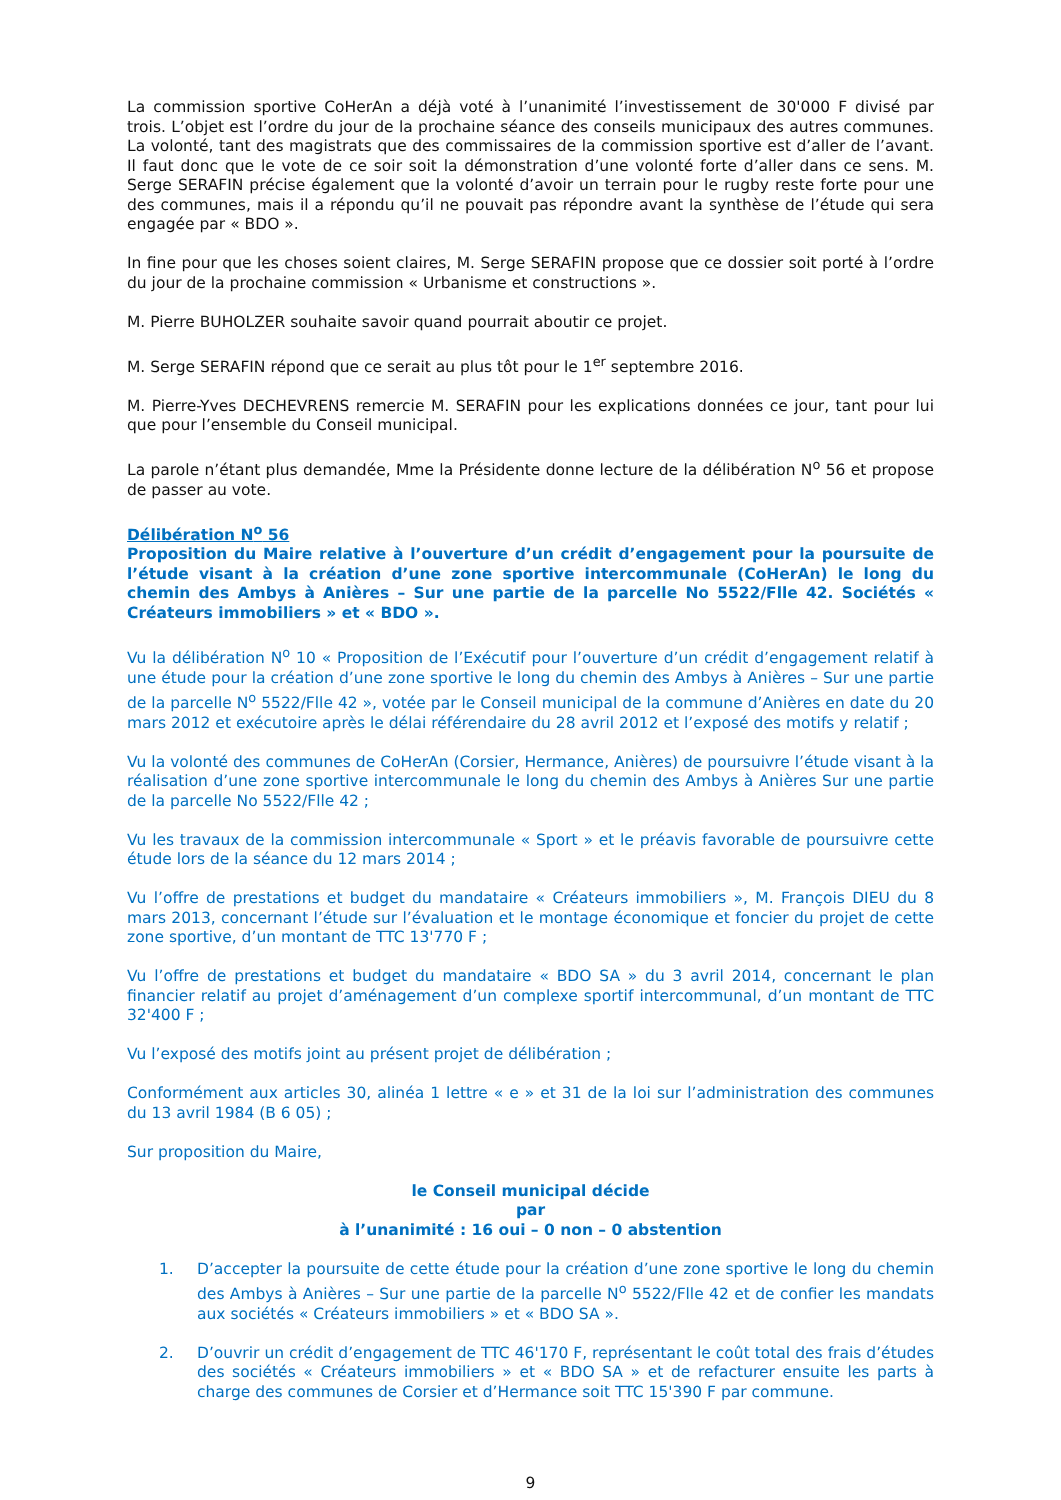La commission sportive CoHerAn a déjà voté à l’unanimité l’investissement de 30'000 F divisé par trois. L’objet est l’ordre du jour de la prochaine séance des conseils municipaux des autres communes. La volonté, tant des magistrats que des commissaires de la commission sportive est d’aller de l’avant. Il faut donc que le vote de ce soir soit la démonstration d’une volonté forte d’aller dans ce sens. M. Serge SERAFIN précise également que la volonté d’avoir un terrain pour le rugby reste forte pour une des communes, mais il a répondu qu’il ne pouvait pas répondre avant la synthèse de l’étude qui sera engagée par « BDO ».
In fine pour que les choses soient claires, M. Serge SERAFIN propose que ce dossier soit porté à l’ordre du jour de la prochaine commission « Urbanisme et constructions ».
M. Pierre BUHOLZER souhaite savoir quand pourrait aboutir ce projet.
M. Serge SERAFIN répond que ce serait au plus tôt pour le 1<sup>er</sup> septembre 2016.
M. Pierre-Yves DECHEVRENS remercie M. SERAFIN pour les explications données ce jour, tant pour lui que pour l’ensemble du Conseil municipal.
La parole n’étant plus demandée, Mme la Présidente donne lecture de la délibération N<sup>o</sup> 56 et propose de passer au vote.
Délibération N<sup>o</sup> 56
Proposition du Maire relative à l’ouverture d’un crédit d’engagement pour la poursuite de l’étude visant à la création d’une zone sportive intercommunale (CoHerAn) le long du chemin des Ambys à Anières – Sur une partie de la parcelle No 5522/Flle 42. Sociétés « Créateurs immobiliers » et « BDO ».
Vu la délibération N<sup>o</sup> 10 « Proposition de l’Exécutif pour l’ouverture d’un crédit d’engagement relatif à une étude pour la création d’une zone sportive le long du chemin des Ambys à Anières – Sur une partie de la parcelle N<sup>o</sup> 5522/Flle 42 », votée par le Conseil municipal de la commune d’Anières en date du 20 mars 2012 et exécutoire après le délai référendaire du 28 avril 2012 et l’exposé des motifs y relatif ;
Vu la volonté des communes de CoHerAn (Corsier, Hermance, Anières) de poursuivre l’étude visant à la réalisation d’une zone sportive intercommunale le long du chemin des Ambys à Anières Sur une partie de la parcelle No 5522/Flle 42 ;
Vu les travaux de la commission intercommunale « Sport » et le préavis favorable de poursuivre cette étude lors de la séance du 12 mars 2014 ;
Vu l’offre de prestations et budget du mandataire « Créateurs immobiliers », M. François DIEU du 8 mars 2013, concernant l’étude sur l’évaluation et le montage économique et foncier du projet de cette zone sportive, d’un montant de TTC 13'770 F ;
Vu l’offre de prestations et budget du mandataire « BDO SA » du 3 avril 2014, concernant le plan financier relatif au projet d’aménagement d’un complexe sportif intercommunal, d’un montant de TTC 32'400 F ;
Vu l’exposé des motifs joint au présent projet de délibération ;
Conformément aux articles 30, alinéa 1 lettre « e » et 31 de la loi sur l’administration des communes du 13 avril 1984 (B 6 05) ;
Sur proposition du Maire,
le Conseil municipal décide
par
à l’unanimité : 16 oui – 0 non – 0 abstention
1. D’accepter la poursuite de cette étude pour la création d’une zone sportive le long du chemin des Ambys à Anières – Sur une partie de la parcelle N<sup>o</sup> 5522/Flle 42 et de confier les mandats aux sociétés « Créateurs immobiliers » et « BDO SA ».
2. D’ouvrir un crédit d’engagement de TTC 46'170 F, représentant le coût total des frais d’études des sociétés « Créateurs immobiliers » et « BDO SA » et de refacturer ensuite les parts à charge des communes de Corsier et d’Hermance soit TTC 15'390 F par commune.
9